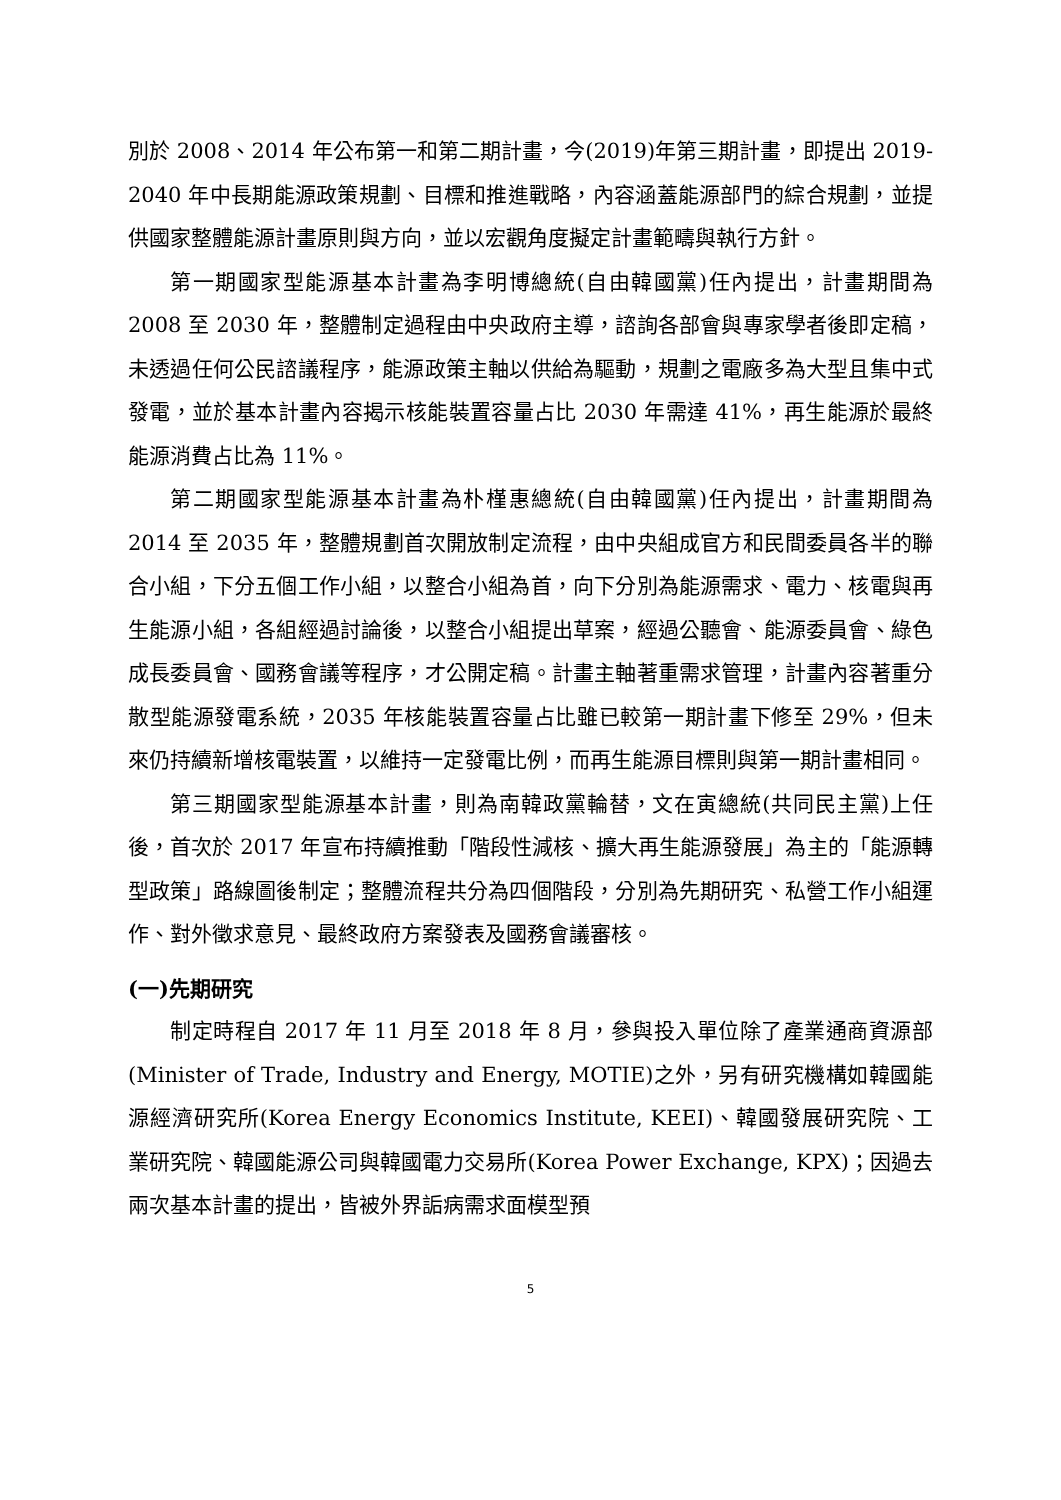別於 2008、2014 年公布第一和第二期計畫，今(2019)年第三期計畫，即提出 2019-2040 年中長期能源政策規劃、目標和推進戰略，內容涵蓋能源部門的綜合規劃，並提供國家整體能源計畫原則與方向，並以宏觀角度擬定計畫範疇與執行方針。
第一期國家型能源基本計畫為李明博總統(自由韓國黨)任內提出，計畫期間為 2008 至 2030 年，整體制定過程由中央政府主導，諮詢各部會與專家學者後即定稿，未透過任何公民諮議程序，能源政策主軸以供給為驅動，規劃之電廠多為大型且集中式發電，並於基本計畫內容揭示核能裝置容量占比 2030 年需達 41%，再生能源於最終能源消費占比為 11%。
第二期國家型能源基本計畫為朴槿惠總統(自由韓國黨)任內提出，計畫期間為 2014 至 2035 年，整體規劃首次開放制定流程，由中央組成官方和民間委員各半的聯合小組，下分五個工作小組，以整合小組為首，向下分別為能源需求、電力、核電與再生能源小組，各組經過討論後，以整合小組提出草案，經過公聽會、能源委員會、綠色成長委員會、國務會議等程序，才公開定稿。計畫主軸著重需求管理，計畫內容著重分散型能源發電系統，2035 年核能裝置容量占比雖已較第一期計畫下修至 29%，但未來仍持續新增核電裝置，以維持一定發電比例，而再生能源目標則與第一期計畫相同。
第三期國家型能源基本計畫，則為南韓政黨輪替，文在寅總統(共同民主黨)上任後，首次於 2017 年宣布持續推動「階段性減核、擴大再生能源發展」為主的「能源轉型政策」路線圖後制定；整體流程共分為四個階段，分別為先期研究、私營工作小組運作、對外徵求意見、最終政府方案發表及國務會議審核。
(一)先期研究
制定時程自 2017 年 11 月至 2018 年 8 月，參與投入單位除了產業通商資源部(Minister of Trade, Industry and Energy, MOTIE)之外，另有研究機構如韓國能源經濟研究所(Korea Energy Economics Institute, KEEI)、韓國發展研究院、工業研究院、韓國能源公司與韓國電力交易所(Korea Power Exchange, KPX)；因過去兩次基本計畫的提出，皆被外界詬病需求面模型預
5